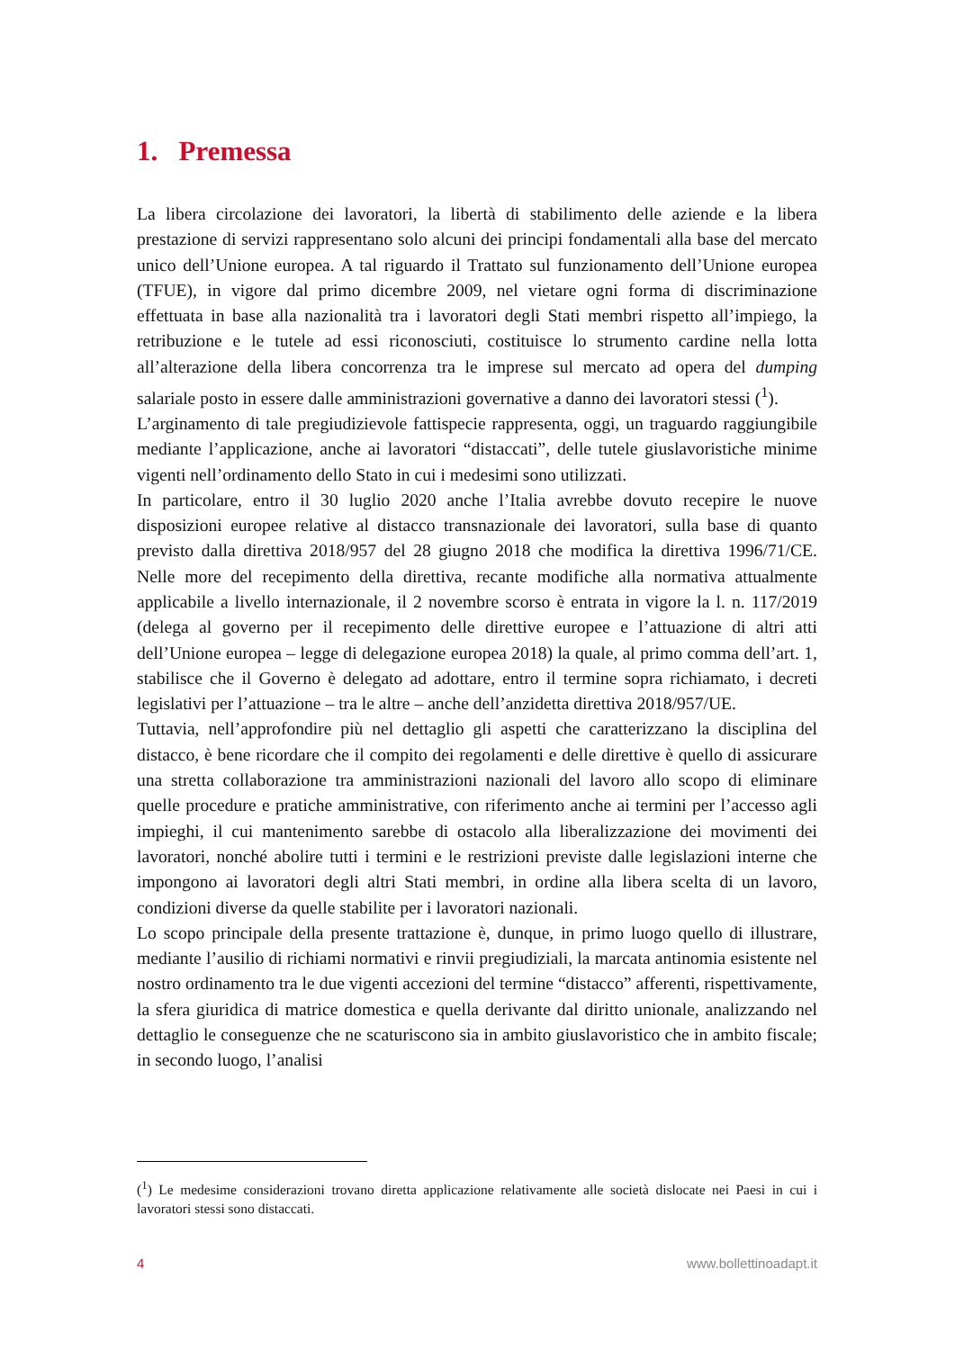1. Premessa
La libera circolazione dei lavoratori, la libertà di stabilimento delle aziende e la libera prestazione di servizi rappresentano solo alcuni dei principi fondamentali alla base del mercato unico dell’Unione europea. A tal riguardo il Trattato sul funzionamento dell’Unione europea (TFUE), in vigore dal primo dicembre 2009, nel vietare ogni forma di discriminazione effettuata in base alla nazionalità tra i lavoratori degli Stati membri rispetto all’impiego, la retribuzione e le tutele ad essi riconosciuti, costituisce lo strumento cardine nella lotta all’alterazione della libera concorrenza tra le imprese sul mercato ad opera del dumping salariale posto in essere dalle amministrazioni governative a danno dei lavoratori stessi (<sup>1</sup>).
L’arginamento di tale pregiudizievole fattispecie rappresenta, oggi, un traguardo raggiungibile mediante l’applicazione, anche ai lavoratori “distaccati”, delle tutele giuslavoristiche minime vigenti nell’ordinamento dello Stato in cui i medesimi sono utilizzati.
In particolare, entro il 30 luglio 2020 anche l’Italia avrebbe dovuto recepire le nuove disposizioni europee relative al distacco transnazionale dei lavoratori, sulla base di quanto previsto dalla direttiva 2018/957 del 28 giugno 2018 che modifica la direttiva 1996/71/CE. Nelle more del recepimento della direttiva, recante modifiche alla normativa attualmente applicabile a livello internazionale, il 2 novembre scorso è entrata in vigore la l. n. 117/2019 (delega al governo per il recepimento delle direttive europee e l’attuazione di altri atti dell’Unione europea – legge di delegazione europea 2018) la quale, al primo comma dell’art. 1, stabilisce che il Governo è delegato ad adottare, entro il termine sopra richiamato, i decreti legislativi per l’attuazione – tra le altre – anche dell’anzidetta direttiva 2018/957/UE.
Tuttavia, nell’approfondire più nel dettaglio gli aspetti che caratterizzano la disciplina del distacco, è bene ricordare che il compito dei regolamenti e delle direttive è quello di assicurare una stretta collaborazione tra amministrazioni nazionali del lavoro allo scopo di eliminare quelle procedure e pratiche amministrative, con riferimento anche ai termini per l’accesso agli impieghi, il cui mantenimento sarebbe di ostacolo alla liberalizzazione dei movimenti dei lavoratori, nonché abolire tutti i termini e le restrizioni previste dalle legislazioni interne che impongono ai lavoratori degli altri Stati membri, in ordine alla libera scelta di un lavoro, condizioni diverse da quelle stabilite per i lavoratori nazionali.
Lo scopo principale della presente trattazione è, dunque, in primo luogo quello di illustrare, mediante l’ausilio di richiami normativi e rinvii pregiudiziali, la marcata antinomia esistente nel nostro ordinamento tra le due vigenti accezioni del termine “distacco” afferenti, rispettivamente, la sfera giuridica di matrice domestica e quella derivante dal diritto unionale, analizzando nel dettaglio le conseguenze che ne scaturiscono sia in ambito giuslavoristico che in ambito fiscale; in secondo luogo, l’analisi
(<sup>1</sup>) Le medesime considerazioni trovano diretta applicazione relativamente alle società dislocate nei Paesi in cui i lavoratori stessi sono distaccati.
4 www.bollettinoadapt.it